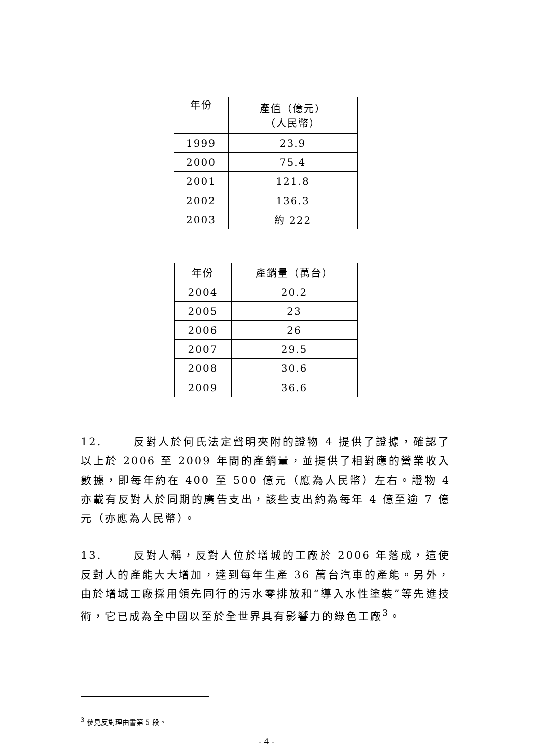| 年份 | 產值（億元） （人民幣） |
| --- | --- |
| 1999 | 23.9 |
| 2000 | 75.4 |
| 2001 | 121.8 |
| 2002 | 136.3 |
| 2003 | 約 222 |
| 年份 | 產銷量（萬台） |
| --- | --- |
| 2004 | 20.2 |
| 2005 | 23 |
| 2006 | 26 |
| 2007 | 29.5 |
| 2008 | 30.6 |
| 2009 | 36.6 |
12. 反對人於何氏法定聲明夾附的證物 4 提供了證據，確認了以上於 2006 至 2009 年間的產銷量，並提供了相對應的營業收入數據，即每年約在 400 至 500 億元（應為人民幣）左右。證物 4 亦載有反對人於同期的廣告支出，該些支出約為每年 4 億至逾 7 億元（亦應為人民幣）。
13. 反對人稱，反對人位於增城的工廠於 2006 年落成，這使反對人的產能大大增加，達到每年生產 36 萬台汽車的產能。另外，由於增城工廠採用領先同行的污水零排放和“導入水性塗裝”等先進技術，它已成為全中國以至於全世界具有影響力的綠色工廠<sup>3</sup>。
<sup>3</sup> 參見反對理由書第 5 段。
- 4 -